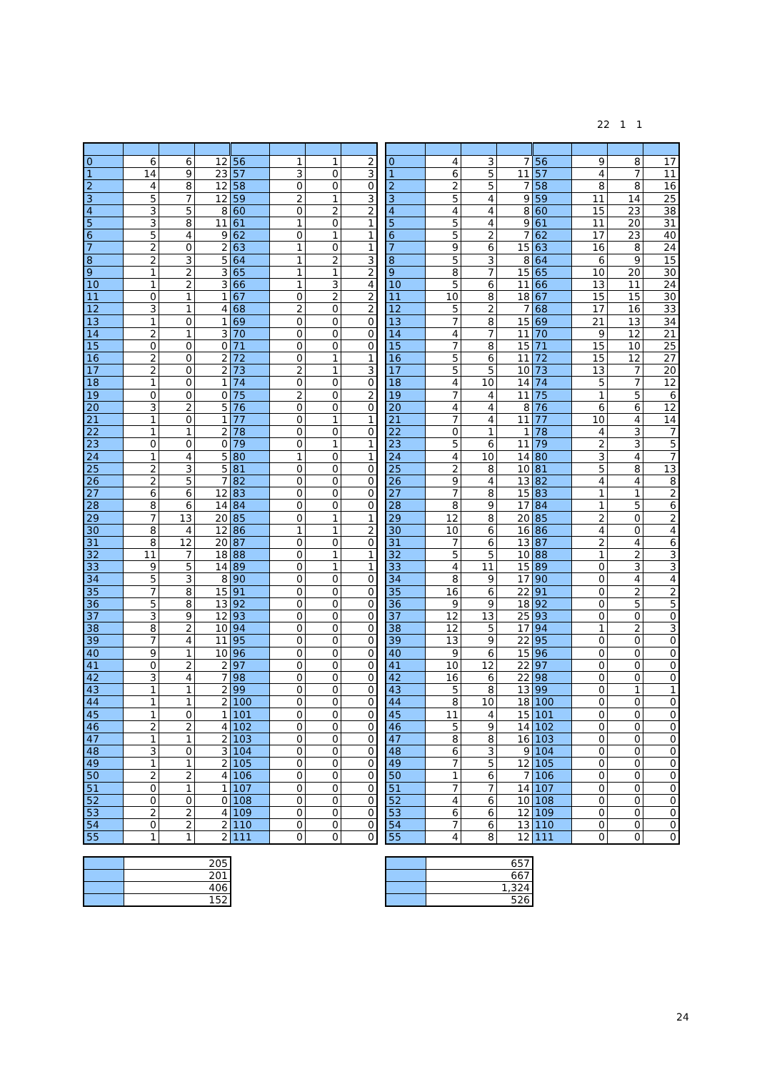22　1　1
| 0 | 6 | 6 | 12 | 56 | 1 | 1 | 2 |
| 1 | 14 | 9 | 23 | 57 | 3 | 0 | 3 |
| 2 | 4 | 8 | 12 | 58 | 0 | 0 | 0 |
| 3 | 5 | 7 | 12 | 59 | 2 | 1 | 3 |
| 4 | 3 | 5 | 8 | 60 | 0 | 2 | 2 |
| 5 | 3 | 8 | 11 | 61 | 1 | 0 | 1 |
| 6 | 5 | 4 | 9 | 62 | 0 | 1 | 1 |
| 7 | 2 | 0 | 2 | 63 | 1 | 0 | 1 |
| 8 | 2 | 3 | 5 | 64 | 1 | 2 | 3 |
| 9 | 1 | 2 | 3 | 65 | 1 | 1 | 2 |
| 10 | 1 | 2 | 3 | 66 | 1 | 3 | 4 |
| 11 | 0 | 1 | 1 | 67 | 0 | 2 | 2 |
| 12 | 3 | 1 | 4 | 68 | 2 | 0 | 2 |
| 13 | 1 | 0 | 1 | 69 | 0 | 0 | 0 |
| 14 | 2 | 1 | 3 | 70 | 0 | 0 | 0 |
| 15 | 0 | 0 | 0 | 71 | 0 | 0 | 0 |
| 16 | 2 | 0 | 2 | 72 | 0 | 1 | 1 |
| 17 | 2 | 0 | 2 | 73 | 2 | 1 | 3 |
| 18 | 1 | 0 | 1 | 74 | 0 | 0 | 0 |
| 19 | 0 | 0 | 0 | 75 | 2 | 0 | 2 |
| 20 | 3 | 2 | 5 | 76 | 0 | 0 | 0 |
| 21 | 1 | 0 | 1 | 77 | 0 | 1 | 1 |
| 22 | 1 | 1 | 2 | 78 | 0 | 0 | 0 |
| 23 | 0 | 0 | 0 | 79 | 0 | 1 | 1 |
| 24 | 1 | 4 | 5 | 80 | 1 | 0 | 1 |
| 25 | 2 | 3 | 5 | 81 | 0 | 0 | 0 |
| 26 | 2 | 5 | 7 | 82 | 0 | 0 | 0 |
| 27 | 6 | 6 | 12 | 83 | 0 | 0 | 0 |
| 28 | 8 | 6 | 14 | 84 | 0 | 0 | 0 |
| 29 | 7 | 13 | 20 | 85 | 0 | 1 | 1 |
| 30 | 8 | 4 | 12 | 86 | 1 | 1 | 2 |
| 31 | 8 | 12 | 20 | 87 | 0 | 0 | 0 |
| 32 | 11 | 7 | 18 | 88 | 0 | 1 | 1 |
| 33 | 9 | 5 | 14 | 89 | 0 | 1 | 1 |
| 34 | 5 | 3 | 8 | 90 | 0 | 0 | 0 |
| 35 | 7 | 8 | 15 | 91 | 0 | 0 | 0 |
| 36 | 5 | 8 | 13 | 92 | 0 | 0 | 0 |
| 37 | 3 | 9 | 12 | 93 | 0 | 0 | 0 |
| 38 | 8 | 2 | 10 | 94 | 0 | 0 | 0 |
| 39 | 7 | 4 | 11 | 95 | 0 | 0 | 0 |
| 40 | 9 | 1 | 10 | 96 | 0 | 0 | 0 |
| 41 | 0 | 2 | 2 | 97 | 0 | 0 | 0 |
| 42 | 3 | 4 | 7 | 98 | 0 | 0 | 0 |
| 43 | 1 | 1 | 2 | 99 | 0 | 0 | 0 |
| 44 | 1 | 1 | 2 | 100 | 0 | 0 | 0 |
| 45 | 1 | 0 | 1 | 101 | 0 | 0 | 0 |
| 46 | 2 | 2 | 4 | 102 | 0 | 0 | 0 |
| 47 | 1 | 1 | 2 | 103 | 0 | 0 | 0 |
| 48 | 3 | 0 | 3 | 104 | 0 | 0 | 0 |
| 49 | 1 | 1 | 2 | 105 | 0 | 0 | 0 |
| 50 | 2 | 2 | 4 | 106 | 0 | 0 | 0 |
| 51 | 0 | 1 | 1 | 107 | 0 | 0 | 0 |
| 52 | 0 | 0 | 0 | 108 | 0 | 0 | 0 |
| 53 | 2 | 2 | 4 | 109 | 0 | 0 | 0 |
| 54 | 0 | 2 | 2 | 110 | 0 | 0 | 0 |
| 55 | 1 | 1 | 2 | 111 | 0 | 0 | 0 |
| | 205 |
| | 201 |
| | 406 |
| | 152 |
| 0 | 4 | 3 | 7 | 56 | 9 | 8 | 17 |
| 1 | 6 | 5 | 11 | 57 | 4 | 7 | 11 |
| 2 | 2 | 5 | 7 | 58 | 8 | 8 | 16 |
| 3 | 5 | 4 | 9 | 59 | 11 | 14 | 25 |
| 4 | 4 | 4 | 8 | 60 | 15 | 23 | 38 |
| 5 | 5 | 4 | 9 | 61 | 11 | 20 | 31 |
| 6 | 5 | 2 | 7 | 62 | 17 | 23 | 40 |
| 7 | 9 | 6 | 15 | 63 | 16 | 8 | 24 |
| 8 | 5 | 3 | 8 | 64 | 6 | 9 | 15 |
| 9 | 8 | 7 | 15 | 65 | 10 | 20 | 30 |
| 10 | 5 | 6 | 11 | 66 | 13 | 11 | 24 |
| 11 | 10 | 8 | 18 | 67 | 15 | 15 | 30 |
| 12 | 5 | 2 | 7 | 68 | 17 | 16 | 33 |
| 13 | 7 | 8 | 15 | 69 | 21 | 13 | 34 |
| 14 | 4 | 7 | 11 | 70 | 9 | 12 | 21 |
| 15 | 7 | 8 | 15 | 71 | 15 | 10 | 25 |
| 16 | 5 | 6 | 11 | 72 | 15 | 12 | 27 |
| 17 | 5 | 5 | 10 | 73 | 13 | 7 | 20 |
| 18 | 4 | 10 | 14 | 74 | 5 | 7 | 12 |
| 19 | 7 | 4 | 11 | 75 | 1 | 5 | 6 |
| 20 | 4 | 4 | 8 | 76 | 6 | 6 | 12 |
| 21 | 7 | 4 | 11 | 77 | 10 | 4 | 14 |
| 22 | 0 | 1 | 1 | 78 | 4 | 3 | 7 |
| 23 | 5 | 6 | 11 | 79 | 2 | 3 | 5 |
| 24 | 4 | 10 | 14 | 80 | 3 | 4 | 7 |
| 25 | 2 | 8 | 10 | 81 | 5 | 8 | 13 |
| 26 | 9 | 4 | 13 | 82 | 4 | 4 | 8 |
| 27 | 7 | 8 | 15 | 83 | 1 | 1 | 2 |
| 28 | 8 | 9 | 17 | 84 | 1 | 5 | 6 |
| 29 | 12 | 8 | 20 | 85 | 2 | 0 | 2 |
| 30 | 10 | 6 | 16 | 86 | 4 | 0 | 4 |
| 31 | 7 | 6 | 13 | 87 | 2 | 4 | 6 |
| 32 | 5 | 5 | 10 | 88 | 1 | 2 | 3 |
| 33 | 4 | 11 | 15 | 89 | 0 | 3 | 3 |
| 34 | 8 | 9 | 17 | 90 | 0 | 4 | 4 |
| 35 | 16 | 6 | 22 | 91 | 0 | 2 | 2 |
| 36 | 9 | 9 | 18 | 92 | 0 | 5 | 5 |
| 37 | 12 | 13 | 25 | 93 | 0 | 0 | 0 |
| 38 | 12 | 5 | 17 | 94 | 1 | 2 | 3 |
| 39 | 13 | 9 | 22 | 95 | 0 | 0 | 0 |
| 40 | 9 | 6 | 15 | 96 | 0 | 0 | 0 |
| 41 | 10 | 12 | 22 | 97 | 0 | 0 | 0 |
| 42 | 16 | 6 | 22 | 98 | 0 | 0 | 0 |
| 43 | 5 | 8 | 13 | 99 | 0 | 1 | 1 |
| 44 | 8 | 10 | 18 | 100 | 0 | 0 | 0 |
| 45 | 11 | 4 | 15 | 101 | 0 | 0 | 0 |
| 46 | 5 | 9 | 14 | 102 | 0 | 0 | 0 |
| 47 | 8 | 8 | 16 | 103 | 0 | 0 | 0 |
| 48 | 6 | 3 | 9 | 104 | 0 | 0 | 0 |
| 49 | 7 | 5 | 12 | 105 | 0 | 0 | 0 |
| 50 | 1 | 6 | 7 | 106 | 0 | 0 | 0 |
| 51 | 7 | 7 | 14 | 107 | 0 | 0 | 0 |
| 52 | 4 | 6 | 10 | 108 | 0 | 0 | 0 |
| 53 | 6 | 6 | 12 | 109 | 0 | 0 | 0 |
| 54 | 7 | 6 | 13 | 110 | 0 | 0 | 0 |
| 55 | 4 | 8 | 12 | 111 | 0 | 0 | 0 |
| | 657 |
| | 667 |
| | 1,324 |
| | 526 |
24